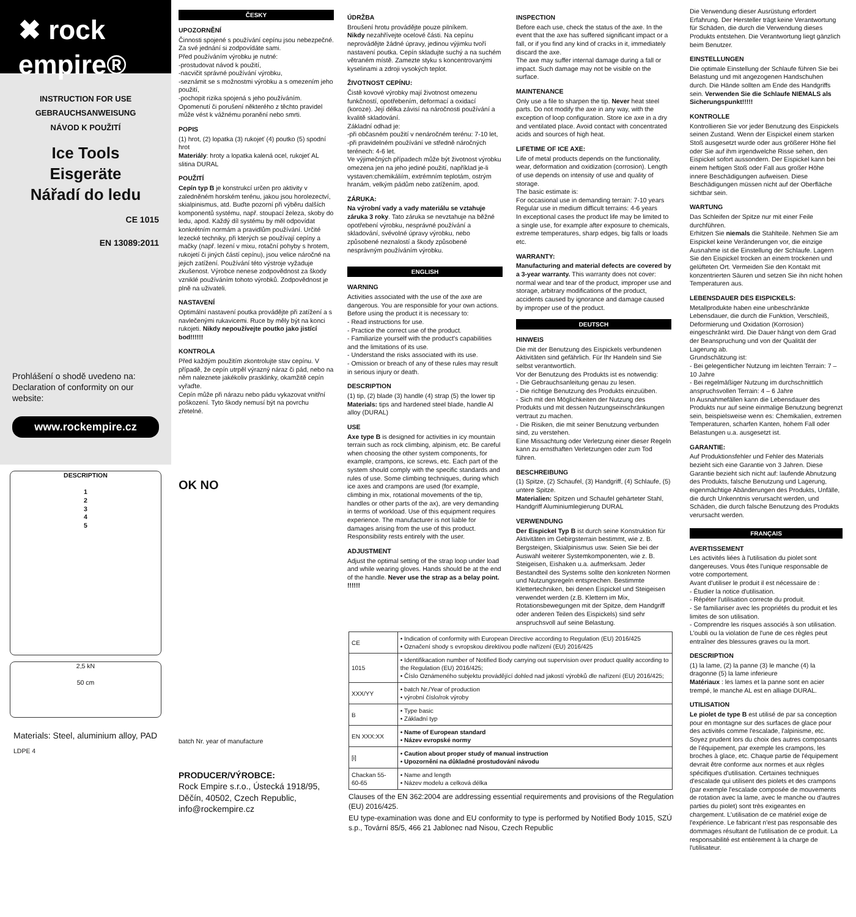✖ rock empire®
INSTRUCTION FOR USE
GEBRAUCHSANWEISUNG
NÁVOD K POUŽITÍ
Ice Tools
Eisgeräte
Nářadí do ledu
CE 1015
EN 13089:2011
Prohlášení o shodě uvedeno na: Declaration of conformity on our website:
www.rockempire.cz
DESCRIPTION
1
2
3
4
5
2,5 kN
50 cm
Materials: Steel, aluminium alloy, PAD
LDPE 4
ČESKY
UPOZORNĚNÍ
Činnosti spojené s používání cepínu jsou nebezpečné. Za své jednání si zodpovídáte sami.
Před používáním výrobku je nutné:
-prostudovat návod k použití,
-nacvičit správné používání výrobku,
-seznámit se s možnostmi výrobku a s omezením jeho použití,
-pochopit rizika spojená s jeho používáním.
Opomenutí či porušení některého z těchto pravidel může vést k vážnému poranění nebo smrti.
POPIS
(1) hrot, (2) lopatka (3) rukojeť (4) poutko (5) spodní hrot
Materiály: hroty a lopatka kalená ocel, rukojeť AL slitina DURAL
POUŽITÍ
Cepín typ B je konstrukcí určen pro aktivity v zaledněném horském terénu, jakou jsou horolezectví, skialpinismus, atd. Buďte pozorní při výběru dalších komponentů systému, např. stoupací železa, skoby do ledu, apod. Každý díl systému by měl odpovídat konkrétním normám a pravidlům používání. Určité lezecké techniky, při kterých se používají cepíny a mačky (např. lezení v mixu, rotační pohyby s hrotem, rukojetí či jiných částí cepínu), jsou velice náročné na jejich zatížení. Používání této výstroje vyžaduje zkušenost. Výrobce nenese zodpovědnost za škody vzniklé používáním tohoto výrobků. Zodpovědnost je plně na uživateli.
NASTAVENÍ
Optimální nastavení poutka provádějte při zatížení a s navlečenými rukavicemi. Ruce by měly být na konci rukojeti. Nikdy nepoužívejte poutko jako jistící bod!!!!!!
KONTROLA
Před každým použitím zkontrolujte stav cepínu. V případě, že cepín utrpěl výrazný náraz či pád, nebo na něm naleznete jakékoliv prasklinky, okamžitě cepín vyřaďte.
Cepín může při nárazu nebo pádu vykazovat vnitřní poškození. Tyto škody nemusí být na povrchu zřetelné.
OK NO
batch Nr. year of manufacture
PRODUCER/VÝROBCE:
Rock Empire s.r.o., Ústecká 1918/95, Děčín, 40502, Czech Republic, info@rockempire.cz
ÚDRŽBA
Broušení hrotu provádějte pouze pilníkem.
Nikdy nezahřívejte ocelové části. Na cepínu neprovádějte žádné úpravy, jedinou výjimku tvoří nastavení poutka. Cepín skladujte suchý a na suchém větraném místě. Zamezte styku s koncentrovanými kyselinami a zdroji vysokých teplot.
ŽIVOTNOST CEPÍNU:
Čistě kovové výrobky mají životnost omezenu funkčností, opotřebením, deformací a oxidací (koroze). Její délka závisí na náročnosti používání a kvalitě skladování.
Základní odhad je:
-při občasném použití v nenáročném terénu: 7-10 let,
-při pravidelném používání ve středně náročných terénech: 4-6 let.
Ve výjimečných případech může být životnost výrobku omezena jen na jeho jediné použití, například je-li vystaven:chemikáliím, extrémním teplotám, ostrým hranám, velkým pádům nebo zatížením, apod.
ZÁRUKA:
Na výrobní vady a vady materiálu se vztahuje záruka 3 roky. Tato záruka se nevztahuje na běžné opotřebení výrobku, nesprávné používání a skladování, svévolné úpravy výrobku, nebo způsobené neznalostí a škody způsobené nesprávným používáním výrobku.
ENGLISH
WARNING
Activities associated with the use of the axe are dangerous. You are responsible for your own actions.
Before using the product it is necessary to:
- Read instructions for use.
- Practice the correct use of the product.
- Familiarize yourself with the product's capabilities and the limitations of its use.
- Understand the risks associated with its use.
- Omission or breach of any of these rules may result in serious injury or death.
DESCRIPTION
(1) tip, (2) blade (3) handle (4) strap (5) the lower tip
Materials: tips and hardened steel blade, handle Al alloy (DURAL)
USE
Axe type B is designed for activities in icy mountain terrain such as rock climbing, alpinism, etc. Be careful when choosing the other system components, for example, crampons, ice screws, etc. Each part of the system should comply with the specific standards and rules of use. Some climbing techniques, during which ice axes and crampons are used (for example, climbing in mix, rotational movements of the tip, handles or other parts of the ax), are very demanding in terms of workload. Use of this equipment requires experience. The manufacturer is not liable for damages arising from the use of this product. Responsibility rests entirely with the user.
ADJUSTMENT
Adjust the optimal setting of the strap loop under load and while wearing gloves. Hands should be at the end of the handle. Never use the strap as a belay point. !!!!!!
INSPECTION
Before each use, check the status of the axe. In the event that the axe has suffered significant impact or a fall, or if you find any kind of cracks in it, immediately discard the axe.
The axe may suffer internal damage during a fall or impact. Such damage may not be visible on the surface.
MAINTENANCE
Only use a file to sharpen the tip. Never heat steel parts. Do not modify the axe in any way, with the exception of loop configuration. Store ice axe in a dry and ventilated place. Avoid contact with concentrated acids and sources of high heat.
LIFETIME OF ICE AXE:
Life of metal products depends on the functionality, wear, deformation and oxidization (corrosion). Length of use depends on intensity of use and quality of storage.
The basic estimate is:
For occasional use in demanding terrain: 7-10 years
Regular use in medium difficult terrains: 4-6 years
In exceptional cases the product life may be limited to a single use, for example after exposure to chemicals, extreme temperatures, sharp edges, big falls or loads etc.
WARRANTY:
Manufacturing and material defects are covered by a 3-year warranty. This warranty does not cover: normal wear and tear of the product, improper use and storage, arbitrary modifications of the product, accidents caused by ignorance and damage caused by improper use of the product.
DEUTSCH
HINWEIS
Die mit der Benutzung des Eispickels verbundenen Aktivitäten sind gefährlich. Für Ihr Handeln sind Sie selbst verantwortlich.
Vor der Benutzung des Produkts ist es notwendig:
- Die Gebrauchsanleitung genau zu lesen.
- Die richtige Benutzung des Produkts einzuüben.
- Sich mit den Möglichkeiten der Nutzung des Produkts und mit dessen Nutzungseinschränkungen vertraut zu machen.
- Die Risiken, die mit seiner Benutzung verbunden sind, zu verstehen.
Eine Missachtung oder Verletzung einer dieser Regeln kann zu ernsthaften Verletzungen oder zum Tod führen.
BESCHREIBUNG
(1) Spitze, (2) Schaufel, (3) Handgriff, (4) Schlaufe, (5) untere Spitze.
Materialien: Spitzen und Schaufel gehärteter Stahl, Handgriff Aluminiumlegierung DURAL
VERWENDUNG
Der Eispickel Typ B ist durch seine Konstruktion für Aktivitäten im Gebirgsterrain bestimmt, wie z. B. Bergsteigen, Skialpinismus usw. Seien Sie bei der Auswahl weiterer Systemkomponenten, wie z. B. Steigeisen, Eishaken u.a. aufmerksam. Jeder Bestandteil des Systems sollte den konkreten Normen und Nutzungsregeln entsprechen. Bestimmte Klettertechniken, bei denen Eispickel und Steigeisen verwendet werden (z.B. Klettern im Mix, Rotationsbewegungen mit der Spitze, dem Handgriff oder anderen Teilen des Eispickels) sind sehr anspruchsvoll auf seine Belastung.
| CE | • Indication of conformity with European Directive according to Regulation (EU) 2016/425 • Označení shody s evropskou direktivou podle nařízení (EU) 2016/425 |
| 1015 | • Identifikacation number of Notified Body carrying out supervision over product quality according to the Regulation (EU) 2016/425; • Číslo Oznámeného subjektu provádějící dohled nad jakostí výrobků dle nařízení (EU) 2016/425; |
| XXX/YY | • batch Nr./Year of production • výrobní číslo/rok výroby |
| B | • Type basic • Základní typ |
| EN XXX:XX | • Name of European standard • Název evropské normy |
| [i] | • Caution about proper study of manual instruction • Upozornění na důkladné prostudování návodu |
| Chackan 55-60-65 | • Name and length • Název modelu a celková délka |
Clauses of the EN 362:2004 are addressing essential requirements and provisions of the Regulation (EU) 2016/425.
EU type-examination was done and EU conformity to type is performed by Notified Body 1015, SZÚ s.p., Tovární 85/5, 466 21 Jablonec nad Nisou, Czech Republic
Die Verwendung dieser Ausrüstung erfordert Erfahrung. Der Hersteller trägt keine Verantwortung für Schäden, die durch die Verwendung dieses Produkts entstehen. Die Verantwortung liegt gänzlich beim Benutzer.
EINSTELLUNGEN
Die optimale Einstellung der Schlaufe führen Sie bei Belastung und mit angezogenen Handschuhen durch. Die Hände sollten am Ende des Handgriffs sein. Verwenden Sie die Schlaufe NIEMALS als Sicherungspunkt!!!!!
KONTROLLE
Kontrollieren Sie vor jeder Benutzung des Eispickels seinen Zustand. Wenn der Eispickel einem starken Stoß ausgesetzt wurde oder aus größerer Höhe fiel oder Sie auf ihm irgendwelche Risse sehen, den Eispickel sofort aussondern. Der Eispickel kann bei einem heftigen Stoß oder Fall aus großer Höhe innere Beschädigungen aufweisen. Diese Beschädigungen müssen nicht auf der Oberfläche sichtbar sein.
WARTUNG
Das Schleifen der Spitze nur mit einer Feile durchführen.
Erhitzen Sie niemals die Stahlteile. Nehmen Sie am Eispickel keine Veränderungen vor, die einzige Ausnahme ist die Einstellung der Schlaufe. Lagern Sie den Eispickel trocken an einem trockenen und gelüfteten Ort. Vermeiden Sie den Kontakt mit konzentrierten Säuren und setzen Sie ihn nicht hohen Temperaturen aus.
LEBENSDAUER DES EISPICKELS:
Metallprodukte haben eine unbeschränkte Lebensdauer, die durch die Funktion, Verschleiß, Deformierung und Oxidation (Korrosion) eingeschränkt wird. Die Dauer hängt von dem Grad der Beanspruchung und von der Qualität der Lagerung ab.
Grundschätzung ist:
- Bei gelegentlicher Nutzung im leichten Terrain: 7 – 10 Jahre
- Bei regelmäßiger Nutzung im durchschnittlich anspruchsvollen Terrain: 4 – 6 Jahre
In Ausnahmefällen kann die Lebensdauer des Produkts nur auf seine einmalige Benutzung begrenzt sein, beispielsweise wenn es: Chemikalien, extremen Temperaturen, scharfen Kanten, hohem Fall oder Belastungen u.a. ausgesetzt ist.
GARANTIE:
Auf Produktionsfehler und Fehler des Materials bezieht sich eine Garantie von 3 Jahren. Diese Garantie bezieht sich nicht auf: laufende Abnutzung des Produkts, falsche Benutzung und Lagerung, eigenmächtige Abänderungen des Produkts, Unfälle, die durch Unkenntnis verursacht werden, und Schäden, die durch falsche Benutzung des Produkts verursacht werden.
FRANÇAIS
AVERTISSEMENT
Les activités liées à l'utilisation du piolet sont dangereuses. Vous êtes l'unique responsable de votre comportement.
Avant d'utiliser le produit il est nécessaire de :
- Étudier la notice d'utilisation.
- Répéter l'utilisation correcte du produit.
- Se familiariser avec les propriétés du produit et les limites de son utilisation.
- Comprendre les risques associés à son utilisation.
L'oubli ou la violation de l'une de ces règles peut entraîner des blessures graves ou la mort.
DESCRIPTION
(1) la lame, (2) la panne (3) le manche (4) la dragonne (5) la lame inferieure
Matériaux : les lames et la panne sont en acier trempé, le manche AL est en alliage DURAL.
UTILISATION
Le piolet de type B est utilisé de par sa conception pour en montagne sur des surfaces de glace pour des activités comme l'escalade, l'alpinisme, etc. Soyez prudent lors du choix des autres composants de l'équipement, par exemple les crampons, les broches à glace, etc. Chaque partie de l'équipement devrait être conforme aux normes et aux règles spécifiques d'utilisation. Certaines techniques d'escalade qui utilisent des piolets et des crampons (par exemple l'escalade composée de mouvements de rotation avec la lame, avec le manche ou d'autres parties du piolet) sont très exigeantes en chargement. L'utilisation de ce matériel exige de l'expérience. Le fabricant n'est pas responsable des dommages résultant de l'utilisation de ce produit. La responsabilité est entièrement à la charge de l'utilisateur.